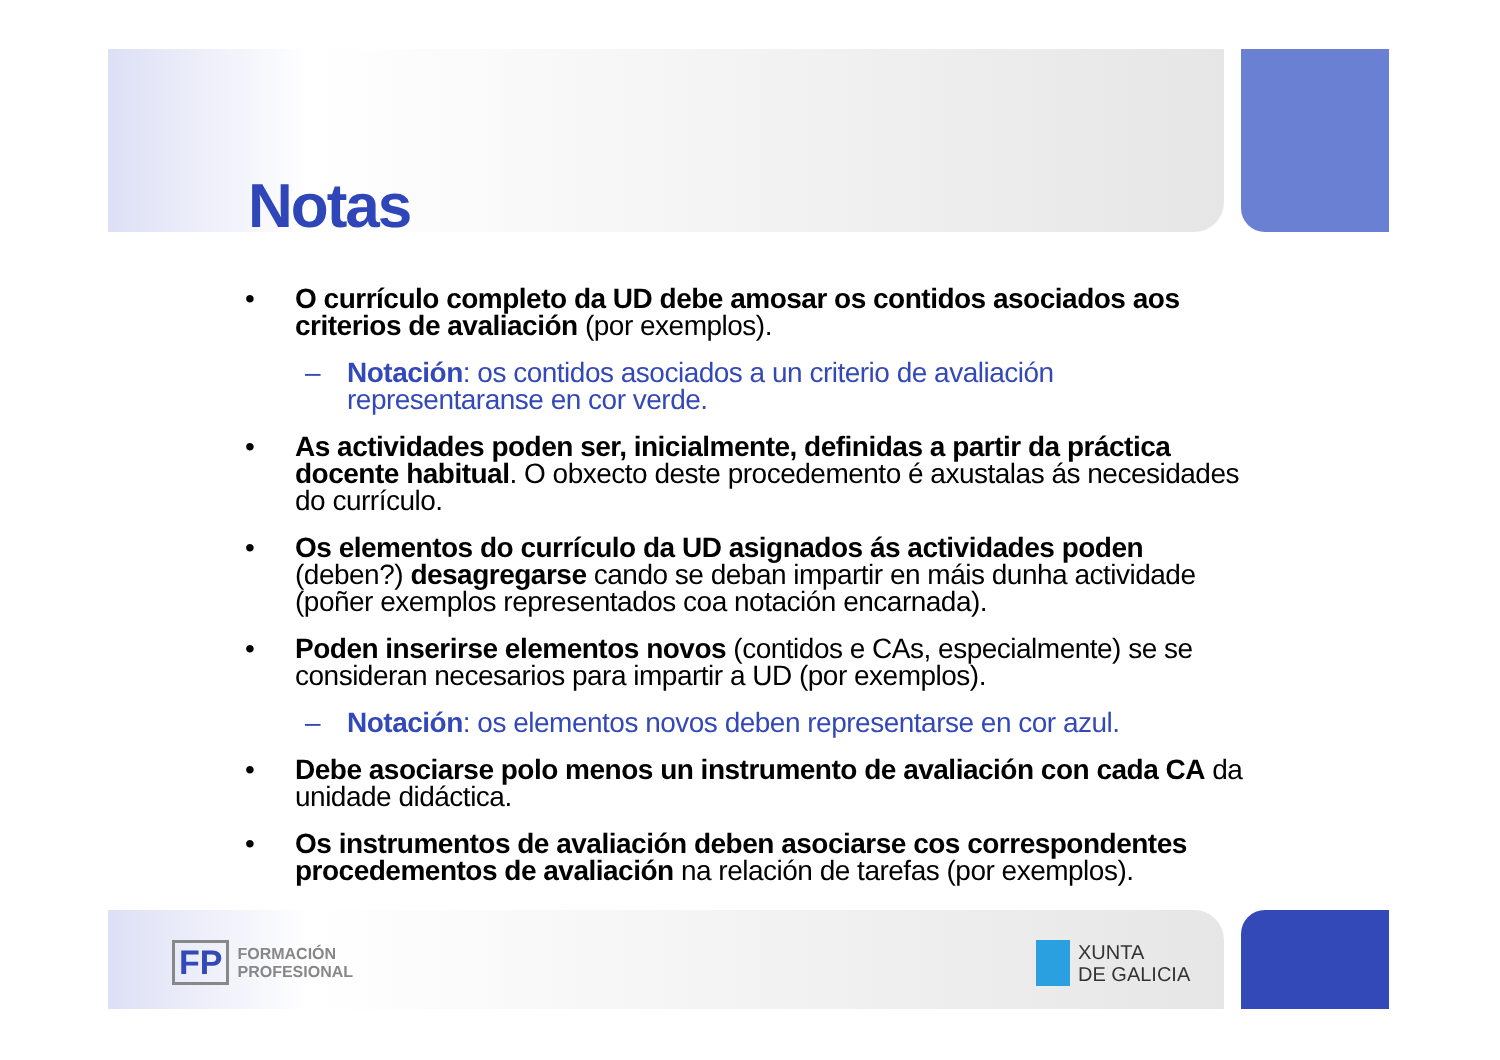Notas
• O currículo completo da UD debe amosar os contidos asociados aos criterios de avaliación (por exemplos).
– Notación: os contidos asociados a un criterio de avaliación representaranse en cor verde.
• As actividades poden ser, inicialmente, definidas a partir da práctica docente habitual. O obxecto deste procedemento é axustalas ás necesidades do currículo.
• Os elementos do currículo da UD asignados ás actividades poden (deben?) desagregarse cando se deban impartir en máis dunha actividade (poñer exemplos representados coa notación encarnada).
• Poden inserirse elementos novos (contidos e CAs, especialmente) se se consideran necesarios para impartir a UD (por exemplos).
– Notación: os elementos novos deben representarse en cor azul.
• Debe asociarse polo menos un instrumento de avaliación con cada CA da unidade didáctica.
• Os instrumentos de avaliación deben asociarse cos correspondentes procedementos de avaliación na relación de tarefas (por exemplos).
FP FORMACIÓN
PROFESIONAL
XUNTA
DE GALICIA